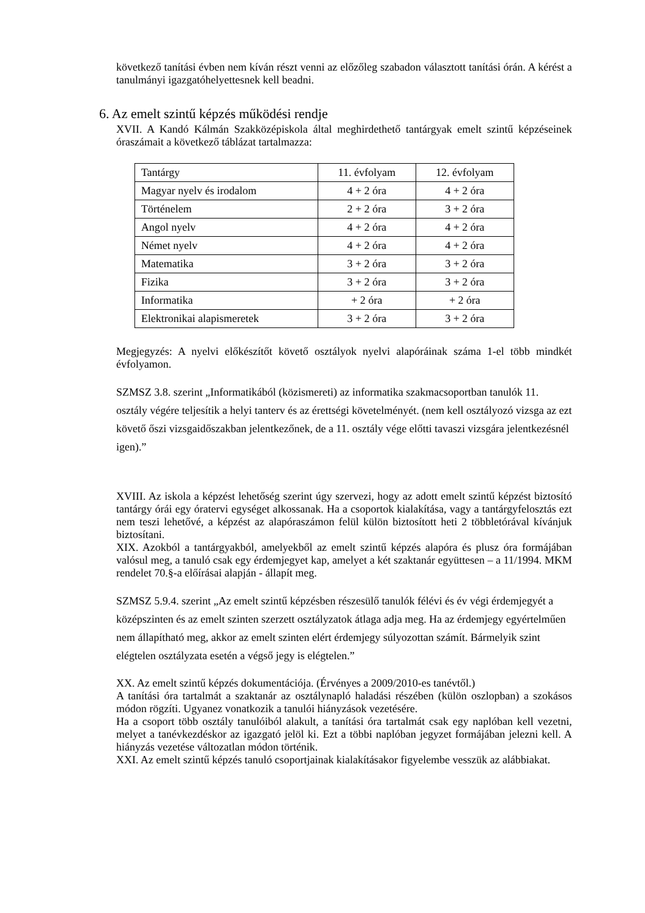következő tanítási évben nem kíván részt venni az előzőleg szabadon választott tanítási órán. A kérést a tanulmányi igazgatóhelyettesnek kell beadni.
6. Az emelt szintű képzés működési rendje
XVII. A Kandó Kálmán Szakközépiskola által meghirdethető tantárgyak emelt szintű képzéseinek óraszámait a következő táblázat tartalmazza:
| Tantárgy | 11. évfolyam | 12. évfolyam |
| Magyar nyelv és irodalom | 4 + 2 óra | 4 + 2 óra |
| Történelem | 2 + 2 óra | 3 + 2 óra |
| Angol nyelv | 4 + 2 óra | 4 + 2 óra |
| Német nyelv | 4 + 2 óra | 4 + 2 óra |
| Matematika | 3 + 2 óra | 3 + 2 óra |
| Fizika | 3 + 2 óra | 3 + 2 óra |
| Informatika | + 2 óra | + 2 óra |
| Elektronikai alapismeretek | 3 + 2 óra | 3 + 2 óra |
Megjegyzés: A nyelvi előkészítőt követő osztályok nyelvi alapóráinak száma 1-el több mindkét évfolyamon.
SZMSZ 3.8. szerint „Informatikából (közismereti) az informatika szakmacsoportban tanulók 11. osztály végére teljesítik a helyi tanterv és az érettségi követelményét. (nem kell osztályozó vizsga az ezt követő őszi vizsgaidőszakban jelentkezőnek, de a 11. osztály vége előtti tavaszi vizsgára jelentkezésnél igen).”
XVIII. Az iskola a képzést lehetőség szerint úgy szervezi, hogy az adott emelt szintű képzést biztosító tantárgy órái egy óratervi egységet alkossanak. Ha a csoportok kialakítása, vagy a tantárgyfelosztás ezt nem teszi lehetővé, a képzést az alapóraszámon felül külön biztosított heti 2 többletórával kívánjuk biztosítani.
XIX. Azokból a tantárgyakból, amelyekből az emelt szintű képzés alapóra és plusz óra formájában valósul meg, a tanuló csak egy érdemjegyet kap, amelyet a két szaktanár együttesen – a 11/1994. MKM rendelet 70.§-a előírásai alapján - állapít meg.
SZMSZ 5.9.4. szerint „Az emelt szintű képzésben részesülő tanulók félévi és év végi érdemjegyét a középszinten és az emelt szinten szerzett osztályzatok átlaga adja meg. Ha az érdemjegy egyértelműen nem állapítható meg, akkor az emelt szinten elért érdemjegy súlyozottan számít. Bármelyik szint elégtelen osztályzata esetén a végső jegy is elégtelen.”
XX. Az emelt szintű képzés dokumentációja. (Érvényes a 2009/2010-es tanévtől.)
A tanítási óra tartalmát a szaktanár az osztálynapló haladási részében (külön oszlopban) a szokásos módon rögzíti. Ugyanez vonatkozik a tanulói hiányzások vezetésére.
Ha a csoport több osztály tanulóiból alakult, a tanítási óra tartalmát csak egy naplóban kell vezetni, melyet a tanévkezdéskor az igazgató jelöl ki. Ezt a többi naplóban jegyzet formájában jelezni kell. A hiányzás vezetése változatlan módon történik.
XXI. Az emelt szintű képzés tanuló csoportjainak kialakításakor figyelembe vesszük az alábbiakat.